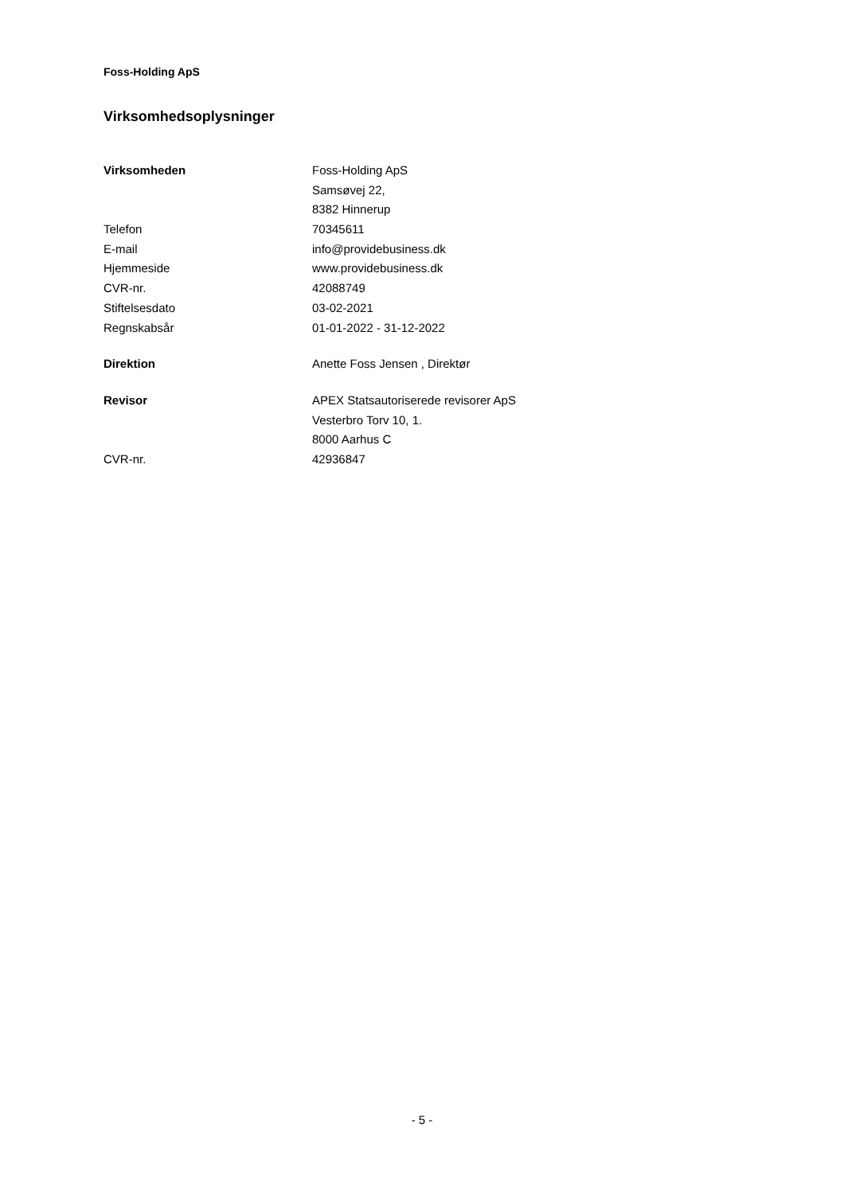Foss-Holding ApS
Virksomhedsoplysninger
| Virksomheden | Foss-Holding ApS |
| | Samsøvej 22, |
| | 8382 Hinnerup |
| Telefon | 70345611 |
| E-mail | info@providebusiness.dk |
| Hjemmeside | www.providebusiness.dk |
| CVR-nr. | 42088749 |
| Stiftelsesdato | 03-02-2021 |
| Regnskabsår | 01-01-2022 - 31-12-2022 |
| Direktion | Anette Foss Jensen , Direktør |
| Revisor | APEX Statsautoriserede revisorer ApS |
| | Vesterbro Torv 10, 1. |
| | 8000 Aarhus C |
| CVR-nr. | 42936847 |
- 5 -